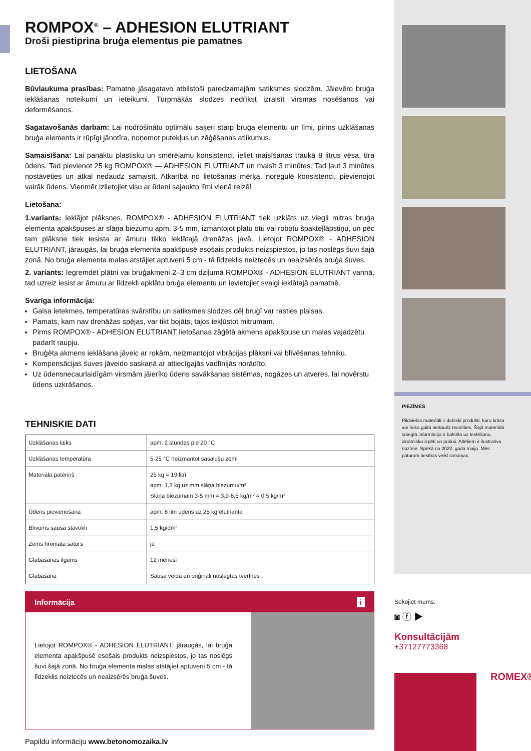PIEZĪMES
Pildvielas materiāli ir dabiski produkti, kuru krāsa var laika gaitā nedaudz mainīties. Šajā materiālā sniegtā informācija ir balstīta uz testēšanu, zinātnisko izpēti un praksi. Attēliem ir ilustratīva nozīme. Spēkā no 2022. gada maija. Mēs paturam tiesības veikt izmaiņas.
Sekojiet mums:
◙ ⓕ ▶
Konsultācijām
+37127773368
ROMEX®
ROMPOX<sup>®</sup> – ADHESION ELUTRIANT
Droši piestiprina bruģa elementus pie pamatnes
LIETOŠANA
Būvlaukuma prasības: Pamatne jāsagatavo atbilstoši paredzamajām satiksmes slodzēm. Jāievēro bruģa ieklāšanas noteikumi un ieteikumi. Turpmākās slodzes nedrīkst izraisīt virsmas nosēšanos vai deformēšanos.
Sagatavošanās darbam: Lai nodrošinātu optimālu saķeri starp bruģa elementu un līmi, pirms uzklāšanas bruģa elements ir rūpīgi jānotīra, noņemot putekļus un zāģēšanas atlikumus.
Samaisīšana: Lai panāktu plastisku un smērējamu konsistenci, ieliet maisīšanas traukā 8 litrus vēsa, tīra ūdens. Tad pievienot 25 kg ROMPOX® — ADHESION ELUTRIANT un maisīt 3 minūtes. Tad ļaut 3 minūtes nostāvēties un atkal nedaudz samaisīt. Atkarībā no lietošanas mērķa, noregulē konsistenci, pievienojot vairāk ūdens. Vienmēr izlietojiet visu ar ūdeni sajaukto līmi vienā reizē!
Lietošana:
1.variants: Ieklājot plāksnes, ROMPOX® - ADHESION ELUTRIANT tiek uzklāts uz viegli mitras bruģa elementa apakšpuses ar slāņa biezumu apm. 3-5 mm, izmantojot platu otu vai robotu špakteļlāpstiņu, un pēc tam plāksne tiek iesista ar āmuru tikko ieklātajā drenāžas javā. Lietojot ROMPOX® - ADHESION ELUTRIANT, jāraugās, lai bruģa elementa apakšpusē esošais produkts neizspiestos, jo tas noslēgs šuvi šajā zonā. No bruģa elementa malas atstājiet aptuveni 5 cm - tā līdzeklis neiztecēs un neaizsērēs bruģa šuves.
2. variants: Iegremdēt plātni vai bruģakmeni 2–3 cm dziļumā ROMPOX® - ADHESION ELUTRIANT vannā, tad uzreiz iesist ar āmuru ar līdzekli apklātu bruģa elementu un ievietojiet svaigi ieklātajā pamatnē.
Svarīga informācija:
Gaisa ietekmes, temperatūras svārstību un satiksmes slodzes dēļ bruģī var rasties plaisas.
Pamats, kam nav drenāžas spējas, var tikt bojāts, tajos iekļūstot mitrumam.
Pirms ROMPOX® - ADHESION ELUTRIANT lietošanas zāģētā akmens apakšpuse un malas vajadzētu padarīt raupju.
Bruģēta akmens ieklāšana jāveic ar rokām, neizmantojot vibrācijas plāksni vai blīvēšanas tehniku.
Kompensācijas šuves jāveido saskaņā ar attiecīgajās vadlīnijās norādīto.
Uz ūdensnecaurlaidīgām virsmām jāierīko ūdens savākšanas sistēmas, nogāzes un atveres, lai novērstu ūdens uzkrāšanos.
TEHNISKIE DATI
| Uzklāšanas laiks | apm. 2 stundas pie 20 °C |
| Uzklāšanas temperatūra | 5-25 °C neizmantot sasalušu zemi |
| Materiāla patēriņš | 25 kg = 19 litri apm. 1,3 kg uz mm slāņa biezumu/m² Slāņa biezumam 3-5 mm = 3,9-6,5 kg/m² = 0 5 kg/m² |
| Ūdens pievienošana | apm. 8 litri ūdens uz 25 kg elutrianta |
| Blīvums sausā stāvoklī | 1,5 kg/dm³ |
| Zems hromāta saturs | jā |
| Glabāšanas ilgums | 12 mēneši |
| Glabāšana | Sausā veidā un oriģināli noslēgtās tvertnēs |
Informācija i
Lietojot ROMPOX® - ADHESION ELUTRIANT, jāraugās, lai bruģa elementa apakšpusē esošais produkts neizspiestos, jo tas noslēgs šuvi šajā zonā. No bruģa elementa malas atstājiet aptuveni 5 cm - tā līdzeklis neiztecēs un neaizsērēs bruģa šuves.
Papildu informāciju www.betonomozaika.lv